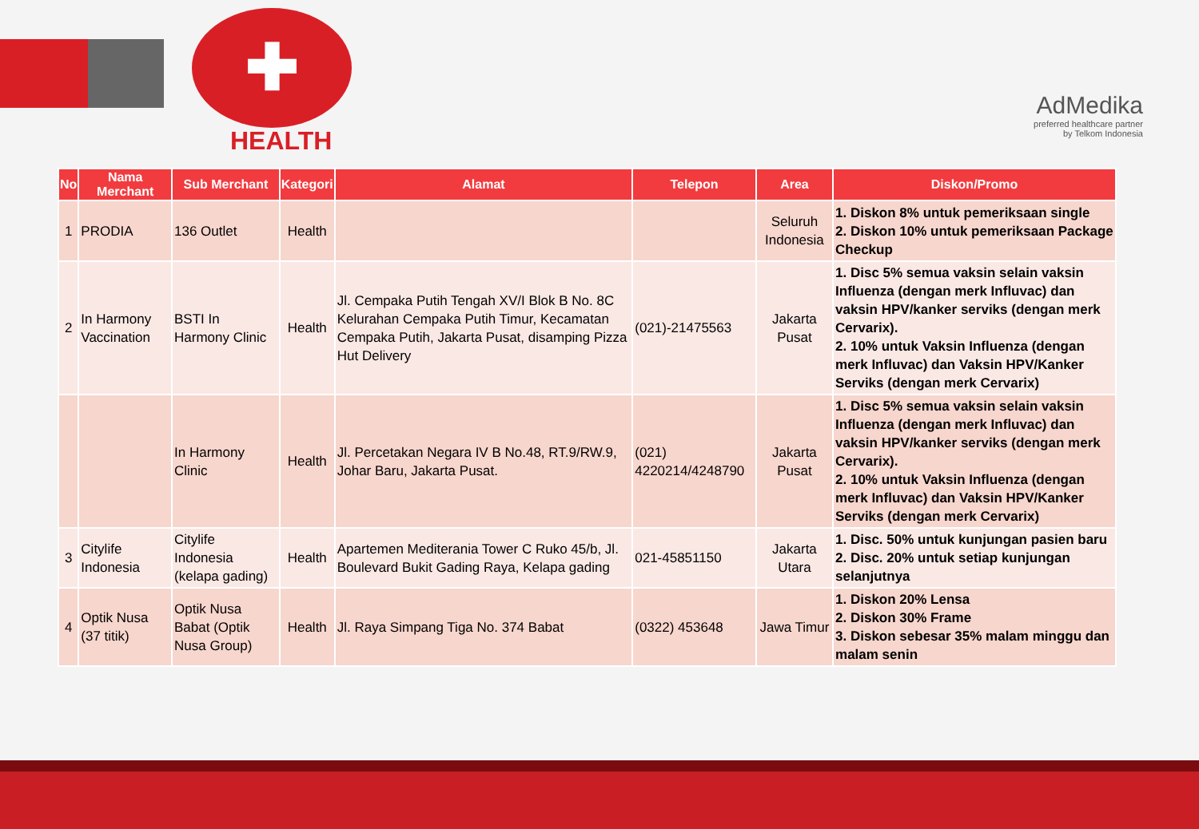✚
HEALTH
AdMedika
preferred healthcare partner
by Telkom Indonesia
| No | Nama Merchant | Sub Merchant | Kategori | Alamat | Telepon | Area | Diskon/Promo |
| --- | --- | --- | --- | --- | --- | --- | --- |
| 1 | PRODIA | 136 Outlet | Health | | | Seluruh Indonesia | 1. Diskon 8% untuk pemeriksaan single 2. Diskon 10% untuk pemeriksaan Package Checkup |
| 2 | In Harmony Vaccination | BSTI In Harmony Clinic | Health | Jl. Cempaka Putih Tengah XV/I Blok B No. 8C Kelurahan Cempaka Putih Timur, Kecamatan Cempaka Putih, Jakarta Pusat, disamping Pizza Hut Delivery | (021)-21475563 | Jakarta Pusat | 1. Disc 5% semua vaksin selain vaksin Influenza (dengan merk Influvac) dan vaksin HPV/kanker serviks (dengan merk Cervarix). 2. 10% untuk Vaksin Influenza (dengan merk Influvac) dan Vaksin HPV/Kanker Serviks (dengan merk Cervarix) |
| | | In Harmony Clinic | Health | Jl. Percetakan Negara IV B No.48, RT.9/RW.9, Johar Baru, Jakarta Pusat. | (021) 4220214/4248790 | Jakarta Pusat | 1. Disc 5% semua vaksin selain vaksin Influenza (dengan merk Influvac) dan vaksin HPV/kanker serviks (dengan merk Cervarix). 2. 10% untuk Vaksin Influenza (dengan merk Influvac) dan Vaksin HPV/Kanker Serviks (dengan merk Cervarix) |
| 3 | Citylife Indonesia | Citylife Indonesia (kelapa gading) | Health | Apartemen Mediterania Tower C Ruko 45/b, Jl. Boulevard Bukit Gading Raya, Kelapa gading | 021-45851150 | Jakarta Utara | 1. Disc. 50% untuk kunjungan pasien baru 2. Disc. 20% untuk setiap kunjungan selanjutnya |
| 4 | Optik Nusa (37 titik) | Optik Nusa Babat (Optik Nusa Group) | Health | Jl. Raya Simpang Tiga No. 374 Babat | (0322) 453648 | Jawa Timur | 1. Diskon 20% Lensa 2. Diskon 30% Frame 3. Diskon sebesar 35% malam minggu dan malam senin |